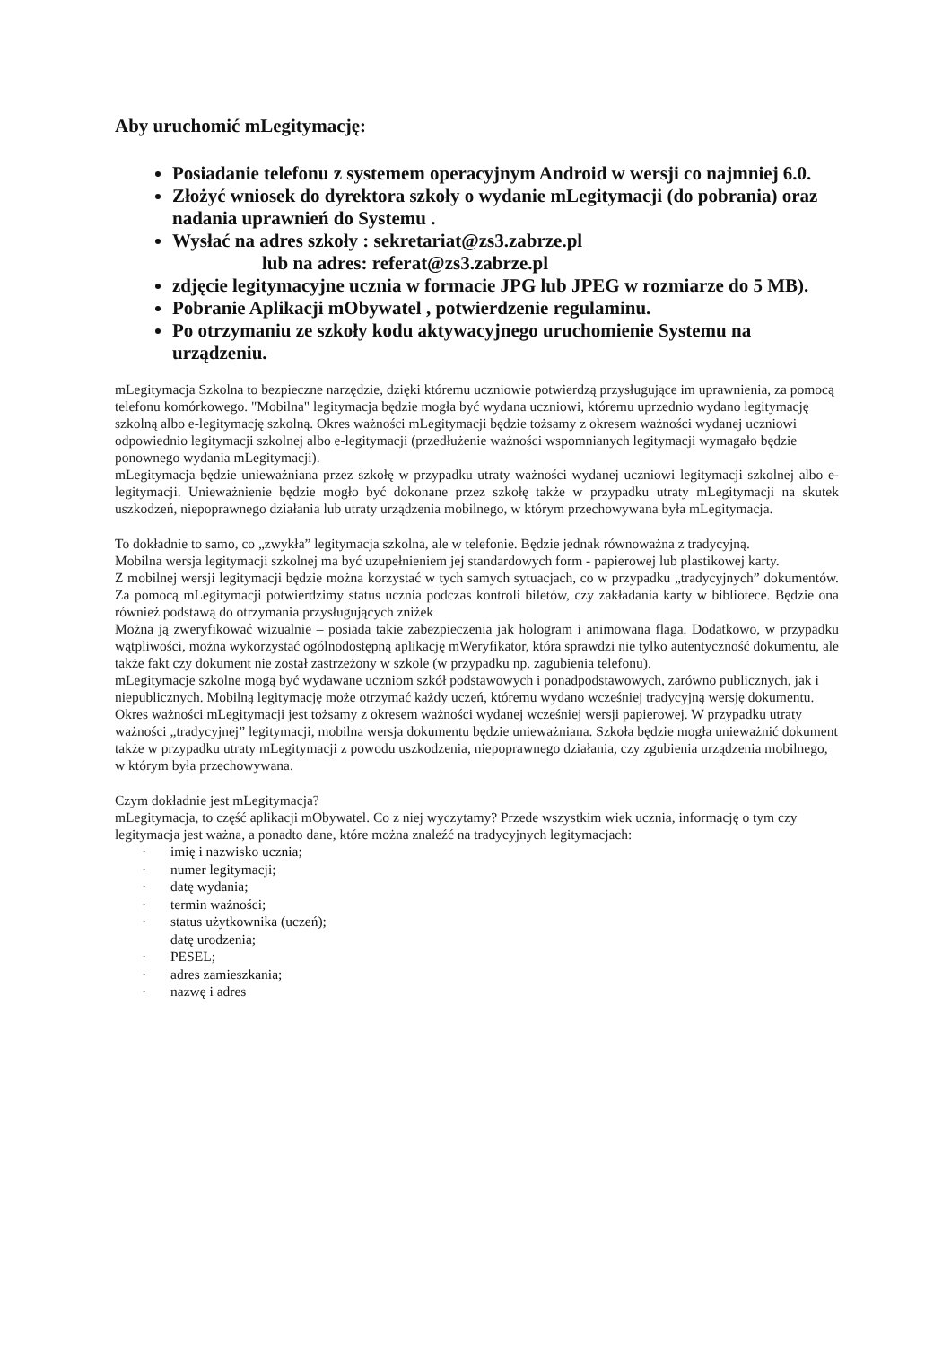Aby uruchomić mLegitymację:
Posiadanie telefonu z systemem operacyjnym Android w wersji co najmniej 6.0.
Złożyć wniosek do dyrektora szkoły o wydanie mLegitymacji (do pobrania) oraz nadania uprawnień do Systemu .
Wysłać na adres szkoły : sekretariat@zs3.zabrze.pl
lub na adres: referat@zs3.zabrze.pl
zdjęcie legitymacyjne ucznia w formacie JPG lub JPEG w rozmiarze do 5 MB).
Pobranie Aplikacji mObywatel , potwierdzenie regulaminu.
Po otrzymaniu ze szkoły kodu aktywacyjnego uruchomienie Systemu na urządzeniu.
mLegitymacja Szkolna to bezpieczne narzędzie, dzięki któremu uczniowie potwierdzą przysługujące im uprawnienia, za pomocą telefonu komórkowego. "Mobilna" legitymacja będzie mogła być wydana uczniowi, któremu uprzednio wydano legitymację szkolną albo e-legitymację szkolną. Okres ważności mLegitymacji będzie tożsamy z okresem ważności wydanej uczniowi odpowiednio legitymacji szkolnej albo e-legitymacji (przedłużenie ważności wspomnianych legitymacji wymagało będzie ponownego wydania mLegitymacji).
mLegitymacja będzie unieważniana przez szkołę w przypadku utraty ważności wydanej uczniowi legitymacji szkolnej albo e-legitymacji. Unieważnienie będzie mogło być dokonane przez szkołę także w przypadku utraty mLegitymacji na skutek uszkodzeń, niepoprawnego działania lub utraty urządzenia mobilnego, w którym przechowywana była mLegitymacja.
To dokładnie to samo, co „zwykła” legitymacja szkolna, ale w telefonie. Będzie jednak równoważna z tradycyjną.
Mobilna wersja legitymacji szkolnej ma być uzupełnieniem jej standardowych form - papierowej lub plastikowej karty.
Z mobilnej wersji legitymacji będzie można korzystać w tych samych sytuacjach, co w przypadku „tradycyjnych” dokumentów. Za pomocą mLegitymacji potwierdzimy status ucznia podczas kontroli biletów, czy zakładania karty w bibliotece. Będzie ona również podstawą do otrzymania przysługujących zniżek
Można ją zweryfikować wizualnie – posiada takie zabezpieczenia jak hologram i animowana flaga. Dodatkowo, w przypadku wątpliwości, można wykorzystać ogólnodostępną aplikację mWeryfikator, która sprawdzi nie tylko autentyczność dokumentu, ale także fakt czy dokument nie został zastrzeżony w szkole (w przypadku np. zagubienia telefonu).
mLegitymacje szkolne mogą być wydawane uczniom szkół podstawowych i ponadpodstawowych, zarówno publicznych, jak i niepublicznych. Mobilną legitymację może otrzymać każdy uczeń, któremu wydano wcześniej tradycyjną wersję dokumentu. Okres ważności mLegitymacji jest tożsamy z okresem ważności wydanej wcześniej wersji papierowej. W przypadku utraty ważności „tradycyjnej” legitymacji, mobilna wersja dokumentu będzie unieważniana. Szkoła będzie mogła unieważnić dokument także w przypadku utraty mLegitymacji z powodu uszkodzenia, niepoprawnego działania, czy zgubienia urządzenia mobilnego, w którym była przechowywana.
Czym dokładnie jest mLegitymacja?
mLegitymacja, to część aplikacji mObywatel. Co z niej wyczytamy? Przede wszystkim wiek ucznia, informację o tym czy legitymacja jest ważna, a ponadto dane, które można znaleźć na tradycyjnych legitymacjach:
· imię i nazwisko ucznia;
· numer legitymacji;
· datę wydania;
· termin ważności;
· status użytkownika (uczeń);
datę urodzenia;
· PESEL;
· adres zamieszkania;
· nazwę i adres